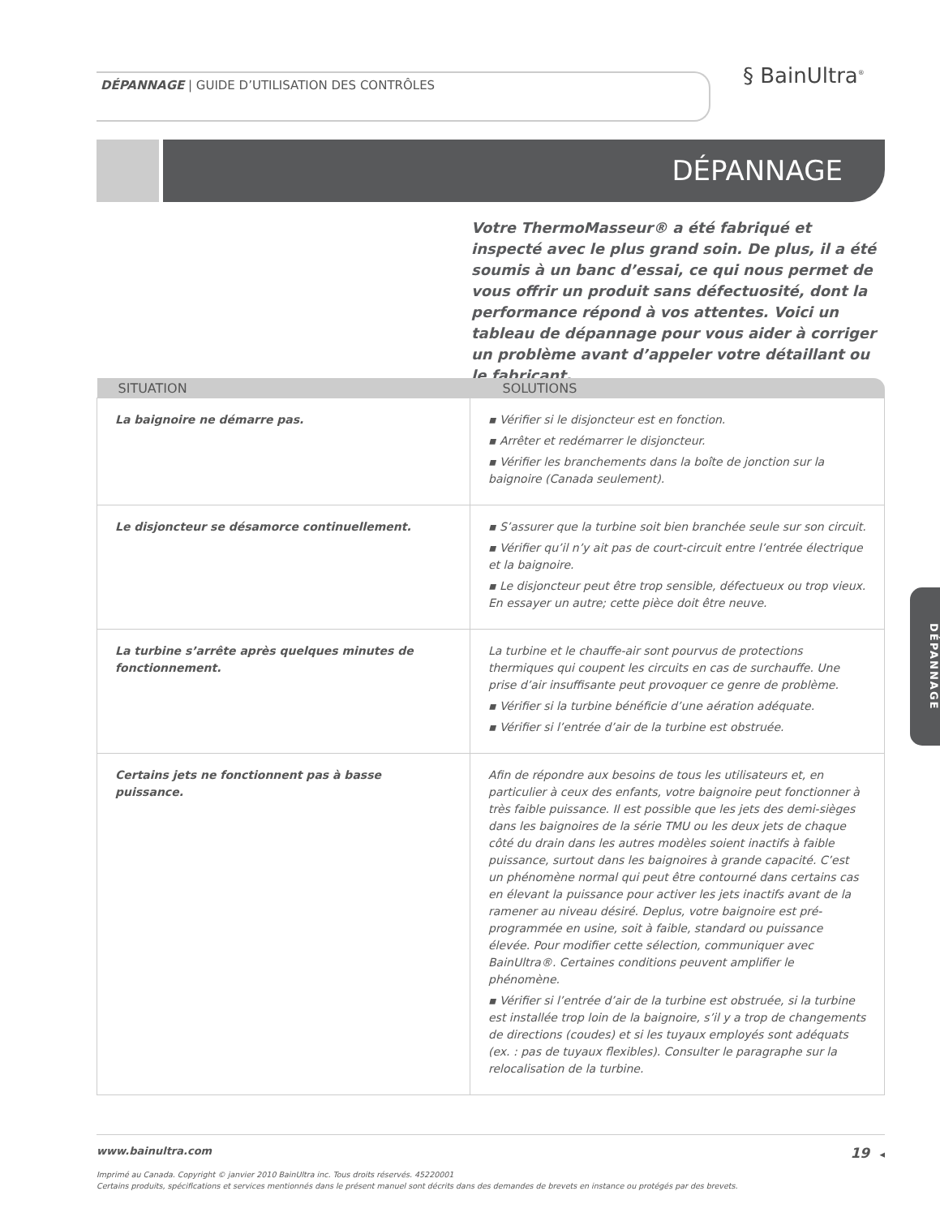DÉPANNAGE | GUIDE D’UTILISATION DES CONTRÔLES
§ BainUltra<sup>®</sup>
DÉPANNAGE
Votre ThermoMasseur® a été fabriqué et inspecté avec le plus grand soin. De plus, il a été soumis à un banc d’essai, ce qui nous permet de vous offrir un produit sans défectuosité, dont la performance répond à vos attentes. Voici un tableau de dépannage pour vous aider à corriger un problème avant d’appeler votre détaillant ou le fabricant.
| SITUATION | SOLUTIONS |
| --- | --- |
| La baignoire ne démarre pas. | ▪ Vérifier si le disjoncteur est en fonction. ▪ Arrêter et redémarrer le disjoncteur. ▪ Vérifier les branchements dans la boîte de jonction sur la baignoire (Canada seulement). |
| Le disjoncteur se désamorce continuellement. | ▪ S’assurer que la turbine soit bien branchée seule sur son circuit. ▪ Vérifier qu’il n’y ait pas de court-circuit entre l’entrée électrique et la baignoire. ▪ Le disjoncteur peut être trop sensible, défectueux ou trop vieux. En essayer un autre; cette pièce doit être neuve. |
| La turbine s’arrête après quelques minutes de fonctionnement. | La turbine et le chauffe-air sont pourvus de protections thermiques qui coupent les circuits en cas de surchauffe. Une prise d’air insuffisante peut provoquer ce genre de problème. ▪ Vérifier si la turbine bénéficie d’une aération adéquate. ▪ Vérifier si l’entrée d’air de la turbine est obstruée. |
| Certains jets ne fonctionnent pas à basse puissance. | Afin de répondre aux besoins de tous les utilisateurs et, en particulier à ceux des enfants, votre baignoire peut fonctionner à très faible puissance. Il est possible que les jets des demi-sièges dans les baignoires de la série TMU ou les deux jets de chaque côté du drain dans les autres modèles soient inactifs à faible puissance, surtout dans les baignoires à grande capacité. C’est un phénomène normal qui peut être contourné dans certains cas en élevant la puissance pour activer les jets inactifs avant de la ramener au niveau désiré. Deplus, votre baignoire est pré-programmée en usine, soit à faible, standard ou puissance élevée. Pour modifier cette sélection, communiquer avec BainUltra®. Certaines conditions peuvent amplifier le phénomène. ▪ Vérifier si l’entrée d’air de la turbine est obstruée, si la turbine est installée trop loin de la baignoire, s’il y a trop de changements de directions (coudes) et si les tuyaux employés sont adéquats (ex. : pas de tuyaux flexibles). Consulter le paragraphe sur la relocalisation de la turbine. |
DÉPANNAGE
www.bainultra.com 19 ◂
Imprimé au Canada. Copyright © janvier 2010 BainUltra inc. Tous droits réservés. 45220001
Certains produits, spécifications et services mentionnés dans le présent manuel sont décrits dans des demandes de brevets en instance ou protégés par des brevets.